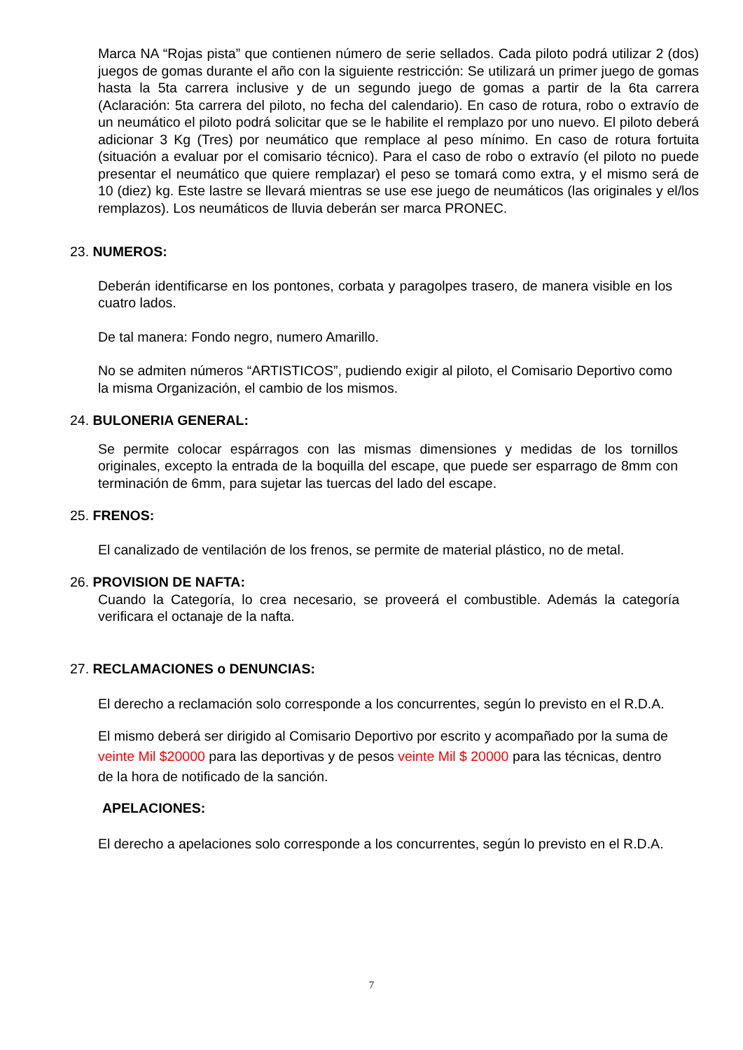Marca NA “Rojas pista” que contienen número de serie sellados. Cada piloto podrá utilizar 2 (dos) juegos de gomas durante el año con la siguiente restricción: Se utilizará un primer juego de gomas hasta la 5ta carrera inclusive y de un segundo juego de gomas a partir de la 6ta carrera (Aclaración: 5ta carrera del piloto, no fecha del calendario). En caso de rotura, robo o extravío de un neumático el piloto podrá solicitar que se le habilite el remplazo por uno nuevo. El piloto deberá adicionar 3 Kg (Tres) por neumático que remplace al peso mínimo. En caso de rotura fortuita (situación a evaluar por el comisario técnico). Para el caso de robo o extravío (el piloto no puede presentar el neumático que quiere remplazar) el peso se tomará como extra, y el mismo será de 10 (diez) kg. Este lastre se llevará mientras se use ese juego de neumáticos (las originales y el/los remplazos). Los neumáticos de lluvia deberán ser marca PRONEC.
23. NUMEROS:
Deberán identificarse en los pontones, corbata y paragolpes trasero, de manera visible en los cuatro lados.
De tal manera: Fondo negro, numero Amarillo.
No se admiten números “ARTISTICOS”, pudiendo exigir al piloto, el Comisario Deportivo como la misma Organización, el cambio de los mismos.
24. BULONERIA GENERAL:
Se permite colocar espárragos con las mismas dimensiones y medidas de los tornillos originales, excepto la entrada de la boquilla del escape, que puede ser esparrago de 8mm con terminación de 6mm, para sujetar las tuercas del lado del escape.
25. FRENOS:
El canalizado de ventilación de los frenos, se permite de material plástico, no de metal.
26. PROVISION DE NAFTA:
Cuando la Categoría, lo crea necesario, se proveerá el combustible. Además la categoría verificara el octanaje de la nafta.
27. RECLAMACIONES o DENUNCIAS:
El derecho a reclamación solo corresponde a los concurrentes, según lo previsto en el R.D.A.
El mismo deberá ser dirigido al Comisario Deportivo por escrito y acompañado por la suma de veinte Mil $20000 para las deportivas y de pesos veinte Mil $ 20000 para las técnicas, dentro de la hora de notificado de la sanción.
APELACIONES:
El derecho a apelaciones solo corresponde a los concurrentes, según lo previsto en el R.D.A.
7